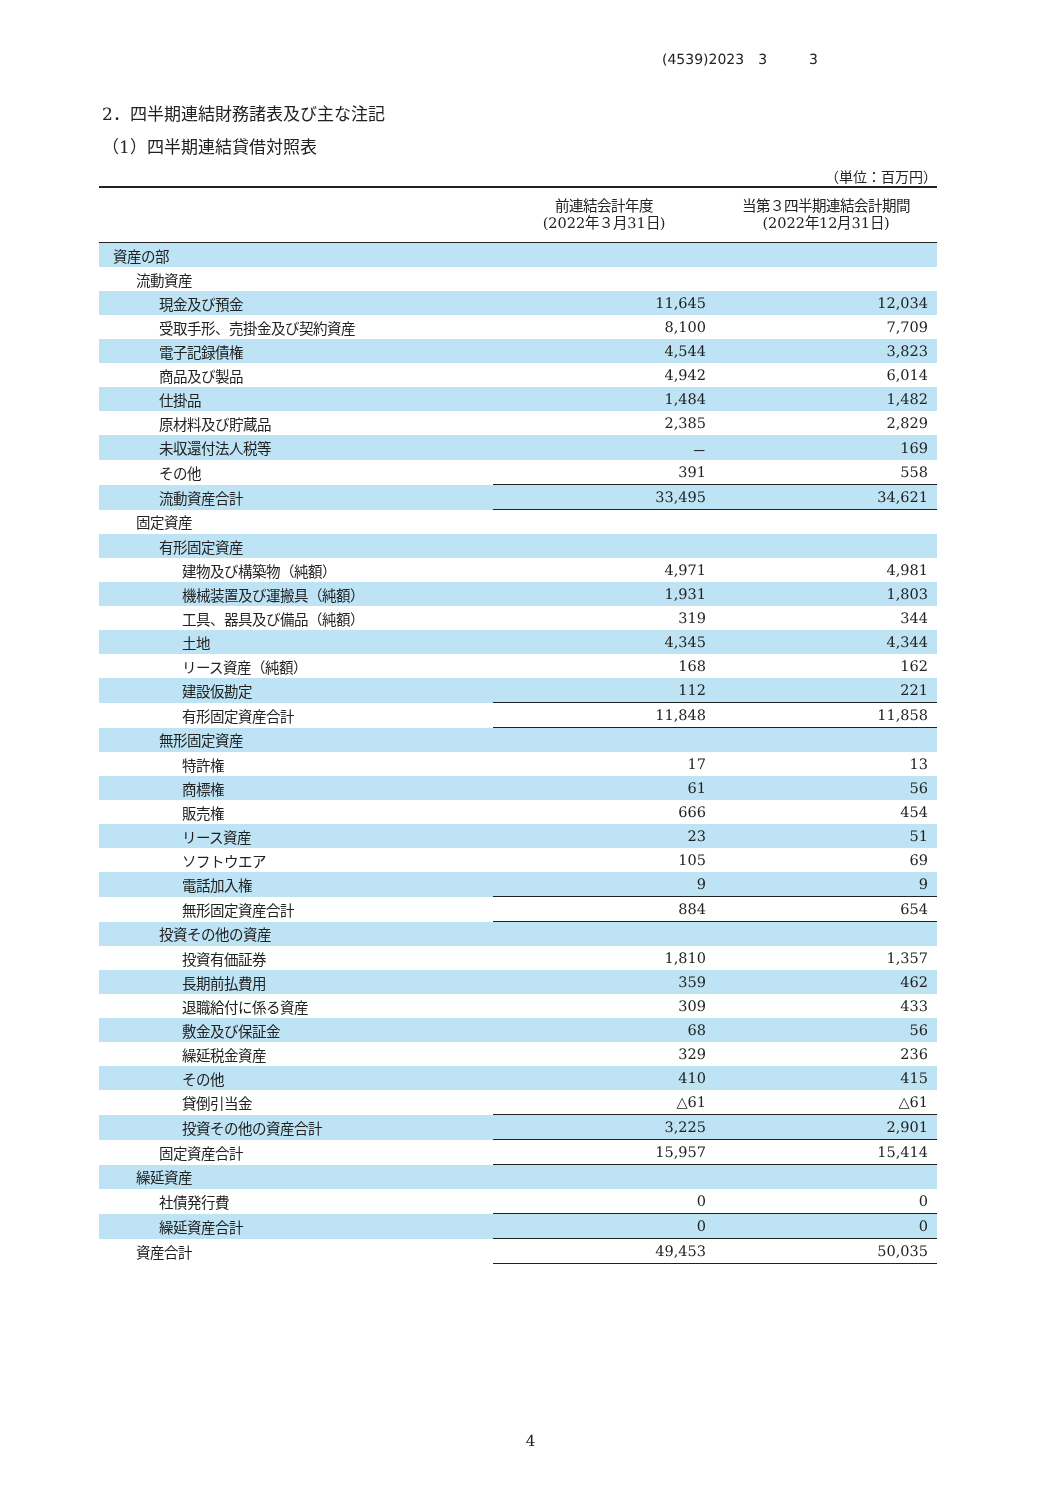(4539)2023　3　　　3
2．四半期連結財務諸表及び主な注記
（1）四半期連結貸借対照表
（単位：百万円）
| | 前連結会計年度 (2022年３月31日) | 当第３四半期連結会計期間 (2022年12月31日) |
| --- | --- | --- |
| 資産の部 | | |
| 流動資産 | | |
| 現金及び預金 | 11,645 | 12,034 |
| 受取手形、売掛金及び契約資産 | 8,100 | 7,709 |
| 電子記録債権 | 4,544 | 3,823 |
| 商品及び製品 | 4,942 | 6,014 |
| 仕掛品 | 1,484 | 1,482 |
| 原材料及び貯蔵品 | 2,385 | 2,829 |
| 未収還付法人税等 | － | 169 |
| その他 | 391 | 558 |
| 流動資産合計 | 33,495 | 34,621 |
| 固定資産 | | |
| 有形固定資産 | | |
| 建物及び構築物（純額） | 4,971 | 4,981 |
| 機械装置及び運搬具（純額） | 1,931 | 1,803 |
| 工具、器具及び備品（純額） | 319 | 344 |
| 土地 | 4,345 | 4,344 |
| リース資産（純額） | 168 | 162 |
| 建設仮勘定 | 112 | 221 |
| 有形固定資産合計 | 11,848 | 11,858 |
| 無形固定資産 | | |
| 特許権 | 17 | 13 |
| 商標権 | 61 | 56 |
| 販売権 | 666 | 454 |
| リース資産 | 23 | 51 |
| ソフトウエア | 105 | 69 |
| 電話加入権 | 9 | 9 |
| 無形固定資産合計 | 884 | 654 |
| 投資その他の資産 | | |
| 投資有価証券 | 1,810 | 1,357 |
| 長期前払費用 | 359 | 462 |
| 退職給付に係る資産 | 309 | 433 |
| 敷金及び保証金 | 68 | 56 |
| 繰延税金資産 | 329 | 236 |
| その他 | 410 | 415 |
| 貸倒引当金 | △61 | △61 |
| 投資その他の資産合計 | 3,225 | 2,901 |
| 固定資産合計 | 15,957 | 15,414 |
| 繰延資産 | | |
| 社債発行費 | 0 | 0 |
| 繰延資産合計 | 0 | 0 |
| 資産合計 | 49,453 | 50,035 |
4